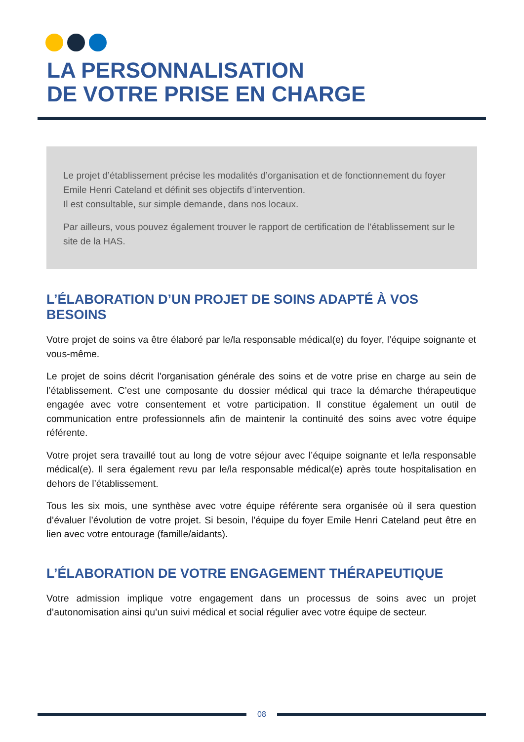LA PERSONNALISATION
DE VOTRE PRISE EN CHARGE
Le projet d’établissement précise les modalités d’organisation et de fonctionnement du foyer Emile Henri Cateland et définit ses objectifs d’intervention.
Il est consultable, sur simple demande, dans nos locaux.
Par ailleurs, vous pouvez également trouver le rapport de certification de l’établissement sur le site de la HAS.
L’ÉLABORATION D’UN PROJET DE SOINS ADAPTÉ À VOS BESOINS
Votre projet de soins va être élaboré par le/la responsable médical(e) du foyer, l’équipe soignante et vous-même.
Le projet de soins décrit l'organisation générale des soins et de votre prise en charge au sein de l’établissement. C’est une composante du dossier médical qui trace la démarche thérapeutique engagée avec votre consentement et votre participation. Il constitue également un outil de communication entre professionnels afin de maintenir la continuité des soins avec votre équipe référente.
Votre projet sera travaillé tout au long de votre séjour avec l’équipe soignante et le/la responsable médical(e). Il sera également revu par le/la responsable médical(e) après toute hospitalisation en dehors de l’établissement.
Tous les six mois, une synthèse avec votre équipe référente sera organisée où il sera question d’évaluer l’évolution de votre projet. Si besoin, l’équipe du foyer Emile Henri Cateland peut être en lien avec votre entourage (famille/aidants).
L’ÉLABORATION DE VOTRE ENGAGEMENT THÉRAPEUTIQUE
Votre admission implique votre engagement dans un processus de soins avec un projet d’autonomisation ainsi qu’un suivi médical et social régulier avec votre équipe de secteur.
08